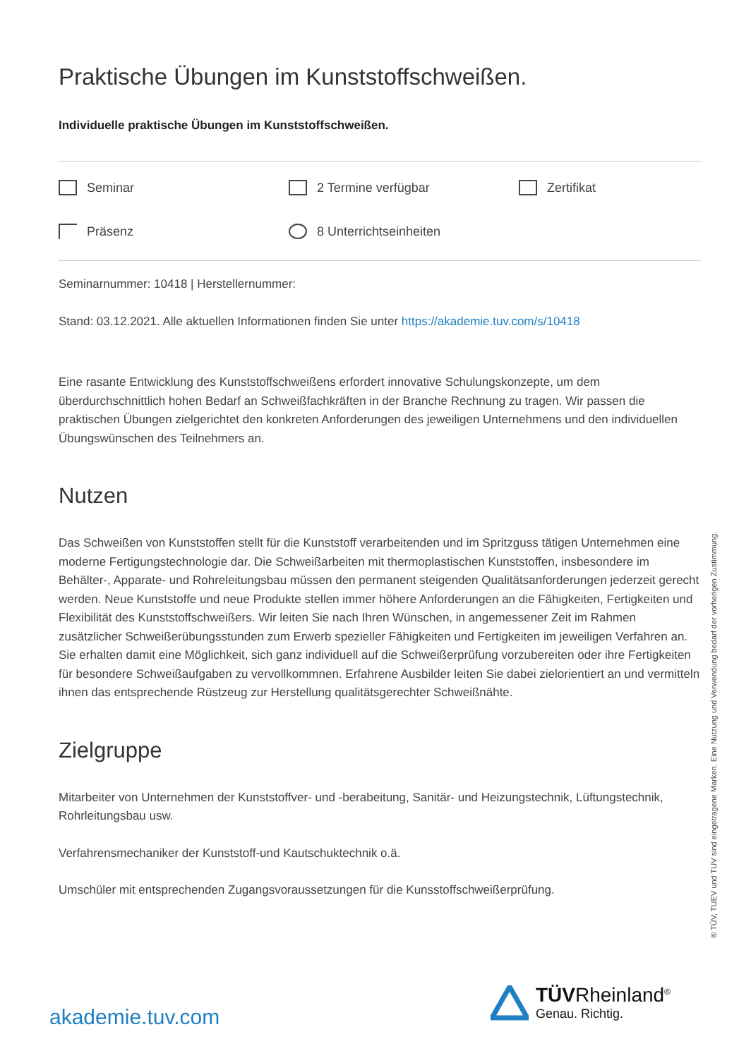Praktische Übungen im Kunststoffschweißen.
Individuelle praktische Übungen im Kunststoffschweißen.
Seminar
2 Termine verfügbar
Zertifikat
Präsenz
8 Unterrichtseinheiten
Seminarnummer: 10418 | Herstellernummer:
Stand: 03.12.2021. Alle aktuellen Informationen finden Sie unter https://akademie.tuv.com/s/10418
Eine rasante Entwicklung des Kunststoffschweißens erfordert innovative Schulungskonzepte, um dem überdurchschnittlich hohen Bedarf an Schweißfachkräften in der Branche Rechnung zu tragen. Wir passen die praktischen Übungen zielgerichtet den konkreten Anforderungen des jeweiligen Unternehmens und den individuellen Übungswünschen des Teilnehmers an.
Nutzen
Das Schweißen von Kunststoffen stellt für die Kunststoff verarbeitenden und im Spritzguss tätigen Unternehmen eine moderne Fertigungstechnologie dar. Die Schweißarbeiten mit thermoplastischen Kunststoffen, insbesondere im Behälter-, Apparate- und Rohreleitungsbau müssen den permanent steigenden Qualitätsanforderungen jederzeit gerecht werden. Neue Kunststoffe und neue Produkte stellen immer höhere Anforderungen an die Fähigkeiten, Fertigkeiten und Flexibilität des Kunststoffschweißers. Wir leiten Sie nach Ihren Wünschen, in angemessener Zeit im Rahmen zusätzlicher Schweißerübungsstunden zum Erwerb spezieller Fähigkeiten und Fertigkeiten im jeweiligen Verfahren an. Sie erhalten damit eine Möglichkeit, sich ganz individuell auf die Schweißerprüfung vorzubereiten oder ihre Fertigkeiten für besondere Schweißaufgaben zu vervollkommnen. Erfahrene Ausbilder leiten Sie dabei zielorientiert an und vermitteln ihnen das entsprechende Rüstzeug zur Herstellung qualitätsgerechter Schweißnähte.
Zielgruppe
Mitarbeiter von Unternehmen der Kunststoffver- und -berabeitung, Sanitär- und Heizungstechnik, Lüftungstechnik, Rohrleitungsbau usw.
Verfahrensmechaniker der Kunststoff-und Kautschuktechnik o.ä.
Umschüler mit entsprechenden Zugangsvoraussetzungen für die Kunsstoffschweißerprüfung.
® TÜV, TUEV und TUV sind eingetragene Marken. Eine Nutzung und Verwendung bedarf der vorherigen Zustimmung.
akademie.tuv.com
TÜVRheinland<sup>®</sup>
Genau. Richtig.